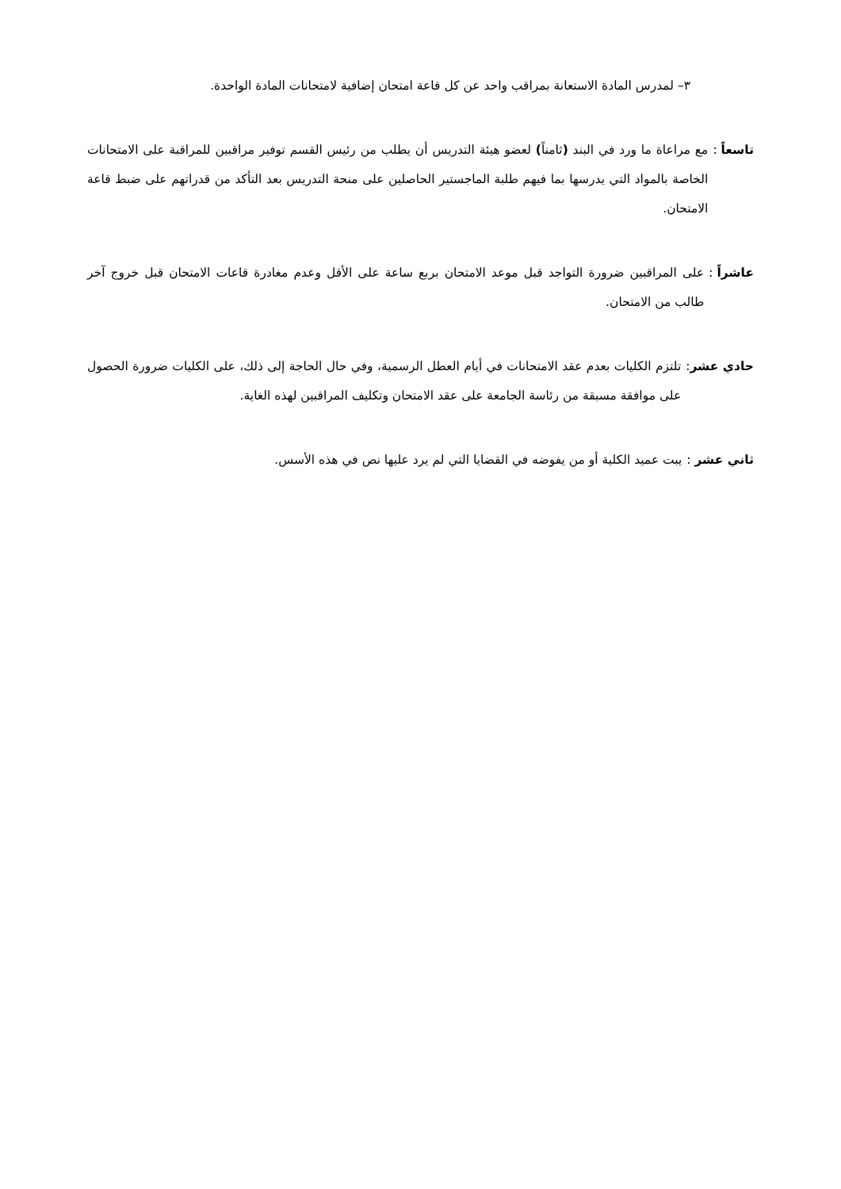٣– لمدرس المادة الاستعانة بمراقب واحد عن كل قاعة امتحان إضافية لامتحانات المادة الواحدة.
تاسعاً : مع مراعاة ما ورد في البند (ثامناً) لعضو هيئة التدريس أن يطلب من رئيس القسم توفير مراقبين للمراقبة على الامتحانات الخاصة بالمواد التي يدرسها بما فيهم طلبة الماجستير الحاصلين على منحة التدريس بعد التأكد من قدراتهم على ضبط قاعة الامتحان.
عاشراً : على المراقبين ضرورة التواجد قبل موعد الامتحان بربع ساعة على الأقل وعدم مغادرة قاعات الامتحان قبل خروج آخر طالب من الامتحان.
حادي عشر: تلتزم الكليات بعدم عقد الامتحانات في أيام العطل الرسمية، وفي حال الحاجة إلى ذلك، على الكليات ضرورة الحصول على موافقة مسبقة من رئاسة الجامعة على عقد الامتحان وتكليف المراقبين لهذه الغاية.
ثاني عشر : يبت عميد الكلية أو من يفوضه في القضايا التي لم يرد عليها نص في هذه الأسس.